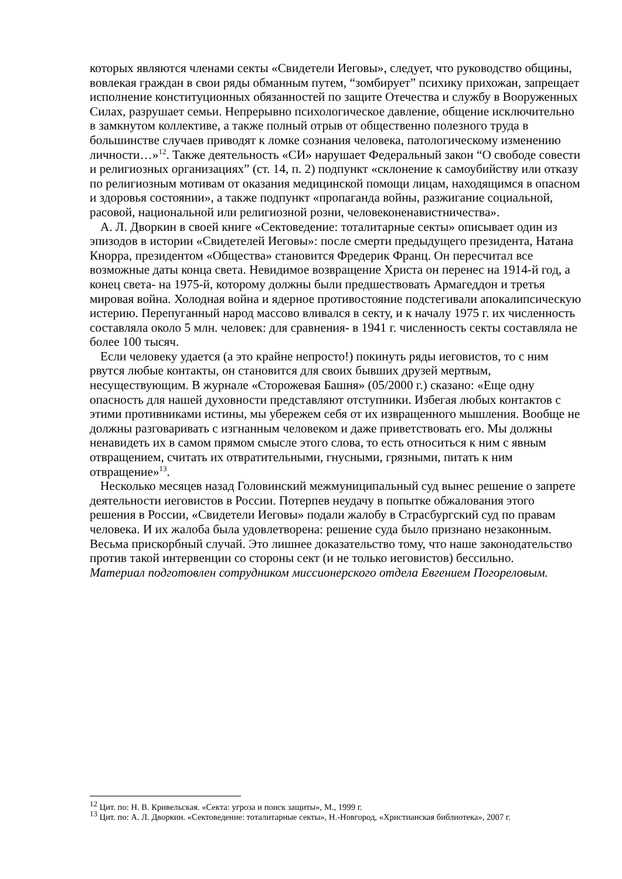которых являются членами секты «Свидетели Иеговы», следует, что руководство общины, вовлекая граждан в свои ряды обманным путем, “зомбирует” психику прихожан, запрещает исполнение конституционных обязанностей по защите Отечества и службу в Вооруженных Силах, разрушает семьи. Непрерывно психологическое давление, общение исключительно в замкнутом коллективе, а также полный отрыв от общественно полезного труда в большинстве случаев приводят к ломке сознания человека, патологическому изменению личности…»<sup>12</sup>. Также деятельность «СИ» нарушает Федеральный закон “О свободе совести и религиозных организациях” (ст. 14, п. 2) подпункт «склонение к самоубийству или отказу по религиозным мотивам от оказания медицинской помощи лицам, находящимся в опасном и здоровья состоянии», а также подпункт «пропаганда войны, разжигание социальной, расовой, национальной или религиозной розни, человеконенавистничества».
А. Л. Дворкин в своей книге «Сектоведение: тоталитарные секты» описывает один из эпизодов в истории «Свидетелей Иеговы»: после смерти предыдущего президента, Натана Кнорра, президентом «Общества» становится Фредерик Франц. Он пересчитал все возможные даты конца света. Невидимое возвращение Христа он перенес на 1914-й год, а конец света- на 1975-й, которому должны были предшествовать Армагеддон и третья мировая война. Холодная война и ядерное противостояние подстегивали апокалипсическую истерию. Перепуганный народ массово вливался в секту, и к началу 1975 г. их численность составляла около 5 млн. человек: для сравнения- в 1941 г. численность секты составляла не более 100 тысяч.
Если человеку удается (а это крайне непросто!) покинуть ряды иеговистов, то с ним рвутся любые контакты, он становится для своих бывших друзей мертвым, несуществующим. В журнале «Сторожевая Башня» (05/2000 г.) сказано: «Еще одну опасность для нашей духовности представляют отступники. Избегая любых контактов с этими противниками истины, мы убережем себя от их извращенного мышления. Вообще не должны разговаривать с изгнанным человеком и даже приветствовать его. Мы должны ненавидеть их в самом прямом смысле этого слова, то есть относиться к ним с явным отвращением, считать их отвратительными, гнусными, грязными, питать к ним отвращение»<sup>13</sup>.
Несколько месяцев назад Головинский межмуниципальный суд вынес решение о запрете деятельности иеговистов в России. Потерпев неудачу в попытке обжалования этого решения в России, «Свидетели Иеговы» подали жалобу в Страсбургский суд по правам человека. И их жалоба была удовлетворена: решение суда было признано незаконным. Весьма прискорбный случай. Это лишнее доказательство тому, что наше законодательство против такой интервенции со стороны сект (и не только иеговистов) бессильно.
Материал подготовлен сотрудником миссионерского отдела Евгением Погореловым.
<sup>12</sup> Цит. по: Н. В. Кривельская. «Секта: угроза и поиск защиты», М., 1999 г.
<sup>13</sup> Цит. по: А. Л. Дворкин. «Сектоведение: тоталитарные секты», Н.-Новгород, «Христианская библиотека», 2007 г.